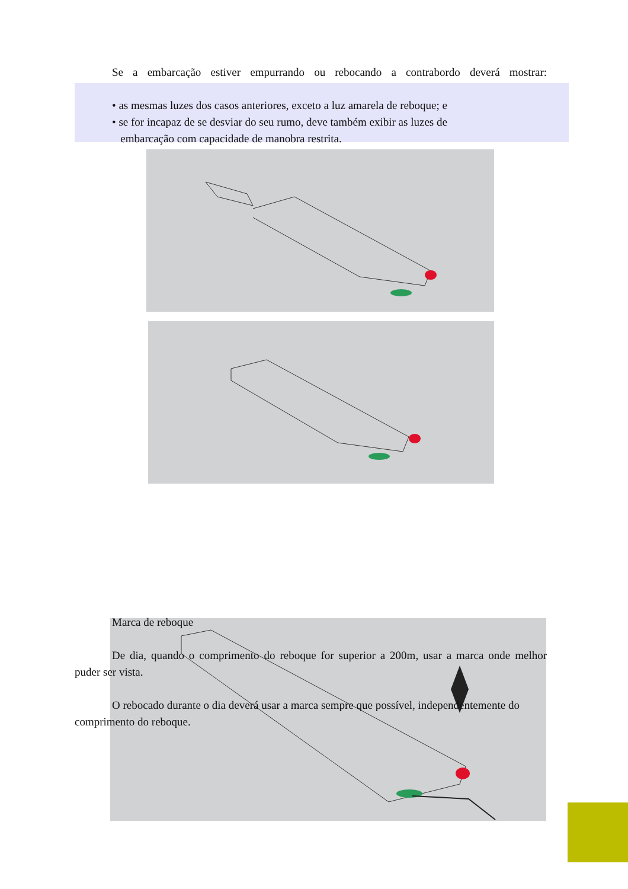Se a embarcação estiver empurrando ou rebocando a contrabordo deverá mostrar:
• as mesmas luzes dos casos anteriores, exceto a luz amarela de reboque; e
• se for incapaz de se desviar do seu rumo, deve também exibir as luzes de
embarcação com capacidade de manobra restrita.
Marca de reboque
De dia, quando o comprimento do reboque for superior a 200m, usar a marca onde melhor puder ser vista.
O rebocado durante o dia deverá usar a marca sempre que possível, independentemente do comprimento do reboque.